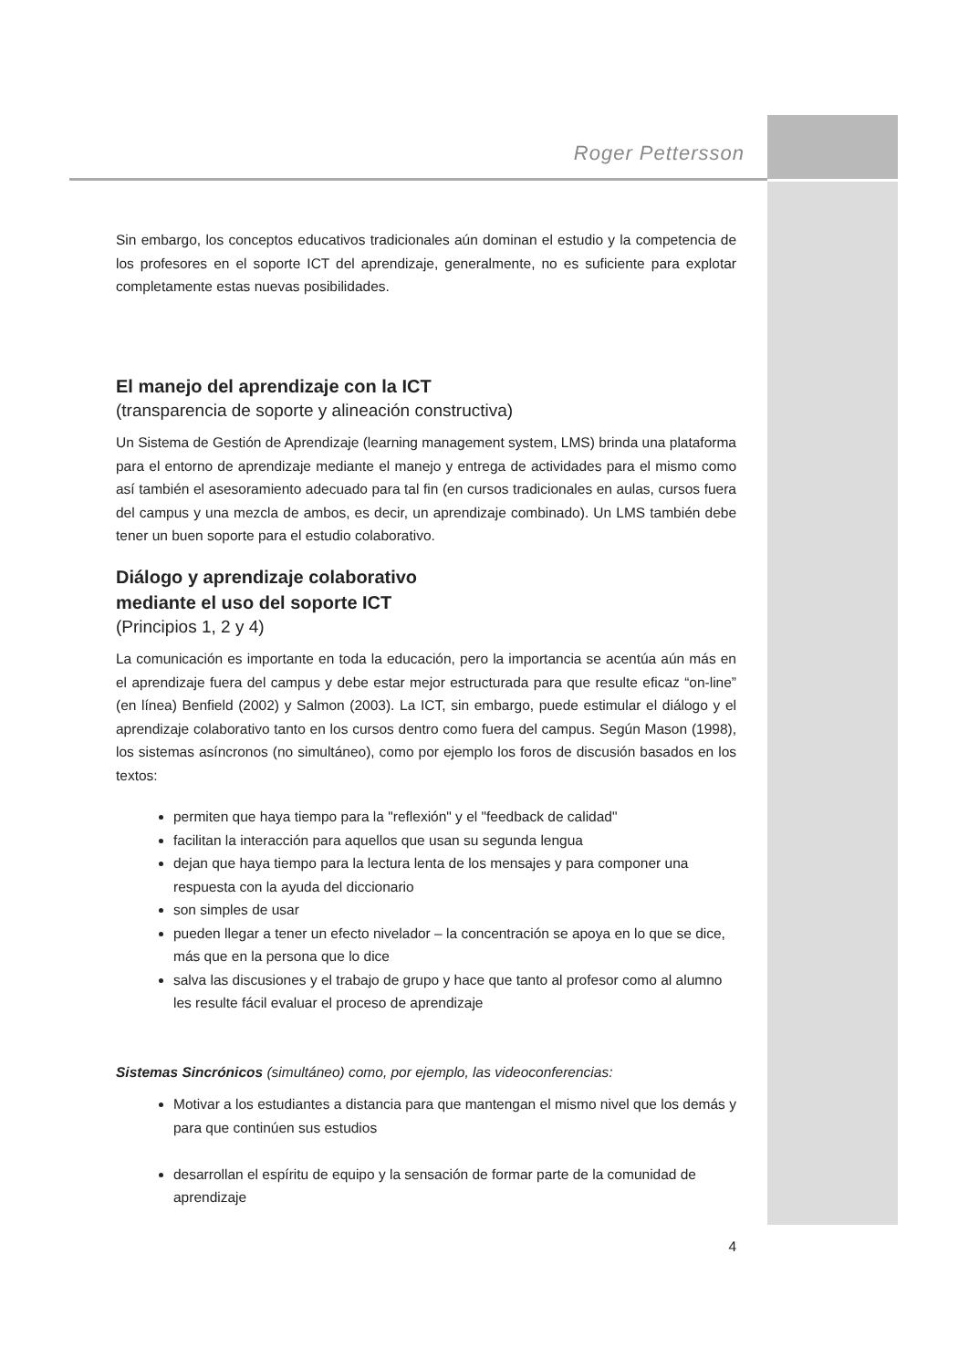Roger Pettersson
Sin embargo, los conceptos educativos tradicionales aún dominan el estudio y la competencia de los profesores en el soporte ICT del aprendizaje, generalmente, no es suficiente para explotar completamente estas nuevas posibilidades.
El manejo del aprendizaje con la ICT
(transparencia de soporte y alineación constructiva)
Un Sistema de Gestión de Aprendizaje (learning management system, LMS) brinda una plataforma para el entorno de aprendizaje mediante el manejo y entrega de actividades para el mismo como así también el asesoramiento adecuado para tal fin (en cursos tradicionales en aulas, cursos fuera del campus y una mezcla de ambos, es decir, un aprendizaje combinado). Un LMS también debe tener un buen soporte para el estudio colaborativo.
Diálogo y aprendizaje colaborativo
mediante el uso del soporte ICT
(Principios 1, 2 y 4)
La comunicación es importante en toda la educación, pero la importancia se acentúa aún más en el aprendizaje fuera del campus y debe estar mejor estructurada para que resulte eficaz “on-line” (en línea) Benfield (2002) y Salmon (2003). La ICT, sin embargo, puede estimular el diálogo y el aprendizaje colaborativo tanto en los cursos dentro como fuera del campus. Según Mason (1998), los sistemas asíncronos (no simultáneo), como por ejemplo los foros de discusión basados en los textos:
permiten que haya tiempo para la "reflexión" y el "feedback de calidad"
facilitan la interacción para aquellos que usan su segunda lengua
dejan que haya tiempo para la lectura lenta de los mensajes y para componer una respuesta con la ayuda del diccionario
son simples de usar
pueden llegar a tener un efecto nivelador – la concentración se apoya en lo que se dice, más que en la persona que lo dice
salva las discusiones y el trabajo de grupo y hace que tanto al profesor como al alumno les resulte fácil evaluar el proceso de aprendizaje
Sistemas Sincrónicos (simultáneo) como, por ejemplo, las videoconferencias:
Motivar a los estudiantes a distancia para que mantengan el mismo nivel que los demás y para que continúen sus estudios
desarrollan el espíritu de equipo y la sensación de formar parte de la comunidad de aprendizaje
4